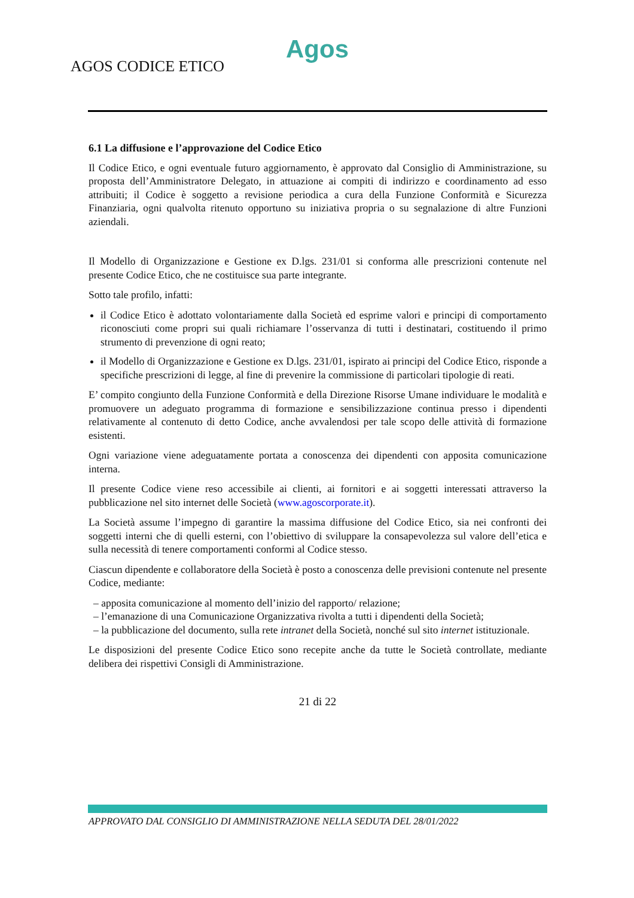Agos
AGOS CODICE ETICO
6.1 La diffusione e l’approvazione del Codice Etico
Il Codice Etico, e ogni eventuale futuro aggiornamento, è approvato dal Consiglio di Amministrazione, su proposta dell’Amministratore Delegato, in attuazione ai compiti di indirizzo e coordinamento ad esso attribuiti; il Codice è soggetto a revisione periodica a cura della Funzione Conformità e Sicurezza Finanziaria, ogni qualvolta ritenuto opportuno su iniziativa propria o su segnalazione di altre Funzioni aziendali.
Il Modello di Organizzazione e Gestione ex D.lgs. 231/01 si conforma alle prescrizioni contenute nel presente Codice Etico, che ne costituisce sua parte integrante.
Sotto tale profilo, infatti:
il Codice Etico è adottato volontariamente dalla Società ed esprime valori e principi di comportamento riconosciuti come propri sui quali richiamare l’osservanza di tutti i destinatari, costituendo il primo strumento di prevenzione di ogni reato;
il Modello di Organizzazione e Gestione ex D.lgs. 231/01, ispirato ai principi del Codice Etico, risponde a specifiche prescrizioni di legge, al fine di prevenire la commissione di particolari tipologie di reati.
E’ compito congiunto della Funzione Conformità e della Direzione Risorse Umane individuare le modalità e promuovere un adeguato programma di formazione e sensibilizzazione continua presso i dipendenti relativamente al contenuto di detto Codice, anche avvalendosi per tale scopo delle attività di formazione esistenti.
Ogni variazione viene adeguatamente portata a conoscenza dei dipendenti con apposita comunicazione interna.
Il presente Codice viene reso accessibile ai clienti, ai fornitori e ai soggetti interessati attraverso la pubblicazione nel sito internet delle Società (www.agoscorporate.it).
La Società assume l’impegno di garantire la massima diffusione del Codice Etico, sia nei confronti dei soggetti interni che di quelli esterni, con l’obiettivo di sviluppare la consapevolezza sul valore dell’etica e sulla necessità di tenere comportamenti conformi al Codice stesso.
Ciascun dipendente e collaboratore della Società è posto a conoscenza delle previsioni contenute nel presente Codice, mediante:
– apposita comunicazione al momento dell’inizio del rapporto/ relazione;
– l’emanazione di una Comunicazione Organizzativa rivolta a tutti i dipendenti della Società;
– la pubblicazione del documento, sulla rete intranet della Società, nonché sul sito internet istituzionale.
Le disposizioni del presente Codice Etico sono recepite anche da tutte le Società controllate, mediante delibera dei rispettivi Consigli di Amministrazione.
21 di 22
APPROVATO DAL CONSIGLIO DI AMMINISTRAZIONE NELLA SEDUTA DEL 28/01/2022